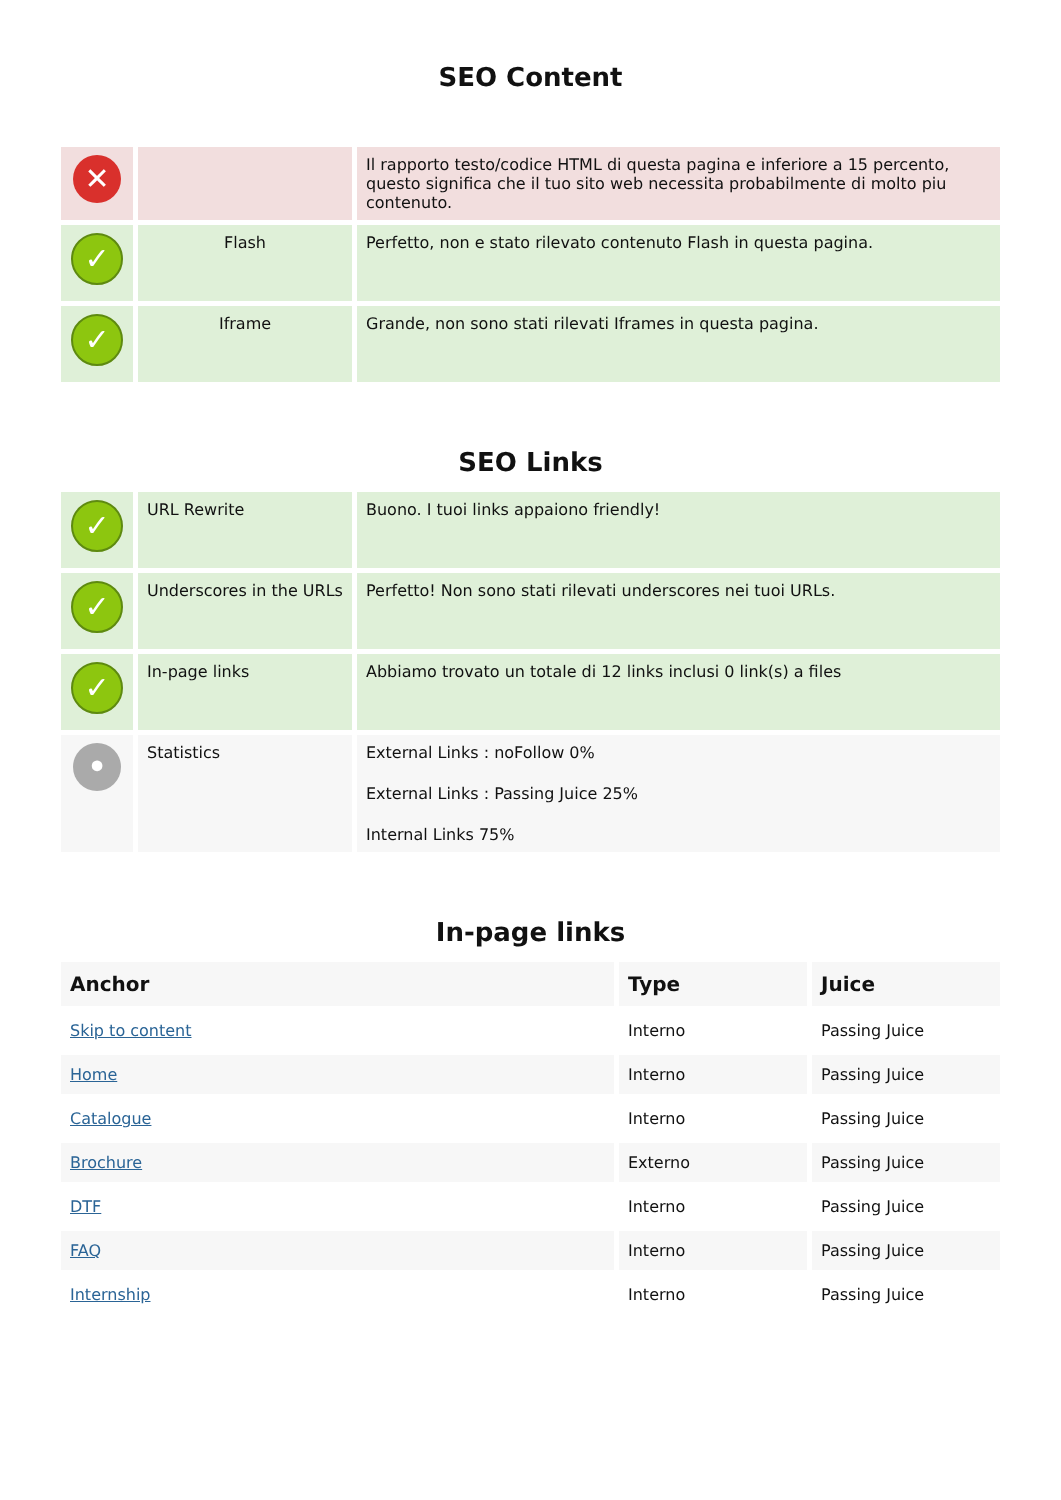SEO Content
| ✕ | | Il rapporto testo/codice HTML di questa pagina e inferiore a 15 percento, questo significa che il tuo sito web necessita probabilmente di molto piu contenuto. |
| ✓ | Flash | Perfetto, non e stato rilevato contenuto Flash in questa pagina. |
| ✓ | Iframe | Grande, non sono stati rilevati Iframes in questa pagina. |
SEO Links
| ✓ | URL Rewrite | Buono. I tuoi links appaiono friendly! |
| ✓ | Underscores in the URLs | Perfetto! Non sono stati rilevati underscores nei tuoi URLs. |
| ✓ | In-page links | Abbiamo trovato un totale di 12 links inclusi 0 link(s) a files |
| • | Statistics | External Links : noFollow 0% External Links : Passing Juice 25% Internal Links 75% |
In-page links
| Anchor | Type | Juice |
| --- | --- | --- |
| Skip to content | Interno | Passing Juice |
| Home | Interno | Passing Juice |
| Catalogue | Interno | Passing Juice |
| Brochure | Externo | Passing Juice |
| DTF | Interno | Passing Juice |
| FAQ | Interno | Passing Juice |
| Internship | Interno | Passing Juice |